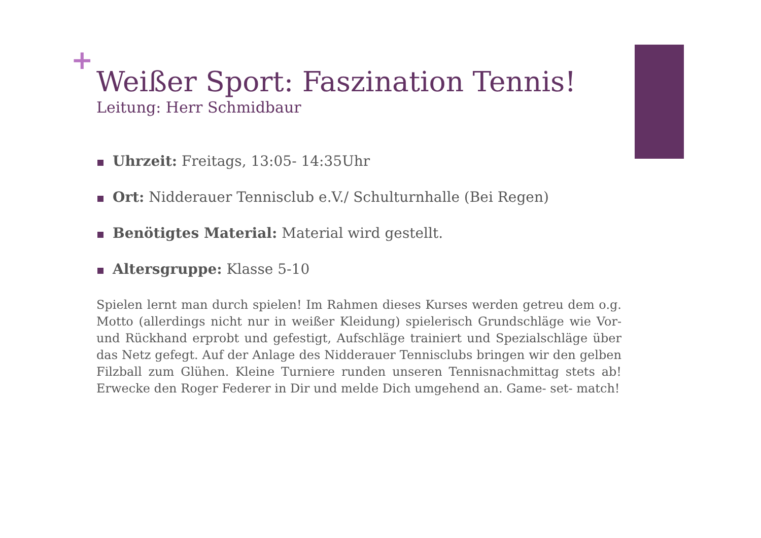+
Weißer Sport: Faszination Tennis!
Leitung: Herr Schmidbaur
Uhrzeit: Freitags, 13:05- 14:35Uhr
Ort: Nidderauer Tennisclub e.V./ Schulturnhalle (Bei Regen)
Benötigtes Material: Material wird gestellt.
Altersgruppe: Klasse 5-10
Spielen lernt man durch spielen! Im Rahmen dieses Kurses werden getreu dem o.g. Motto (allerdings nicht nur in weißer Kleidung) spielerisch Grundschläge wie Vor- und Rückhand erprobt und gefestigt, Aufschläge trainiert und Spezialschläge über das Netz gefegt. Auf der Anlage des Nidderauer Tennisclubs bringen wir den gelben Filzball zum Glühen. Kleine Turniere runden unseren Tennisnachmittag stets ab! Erwecke den Roger Federer in Dir und melde Dich umgehend an. Game- set- match!